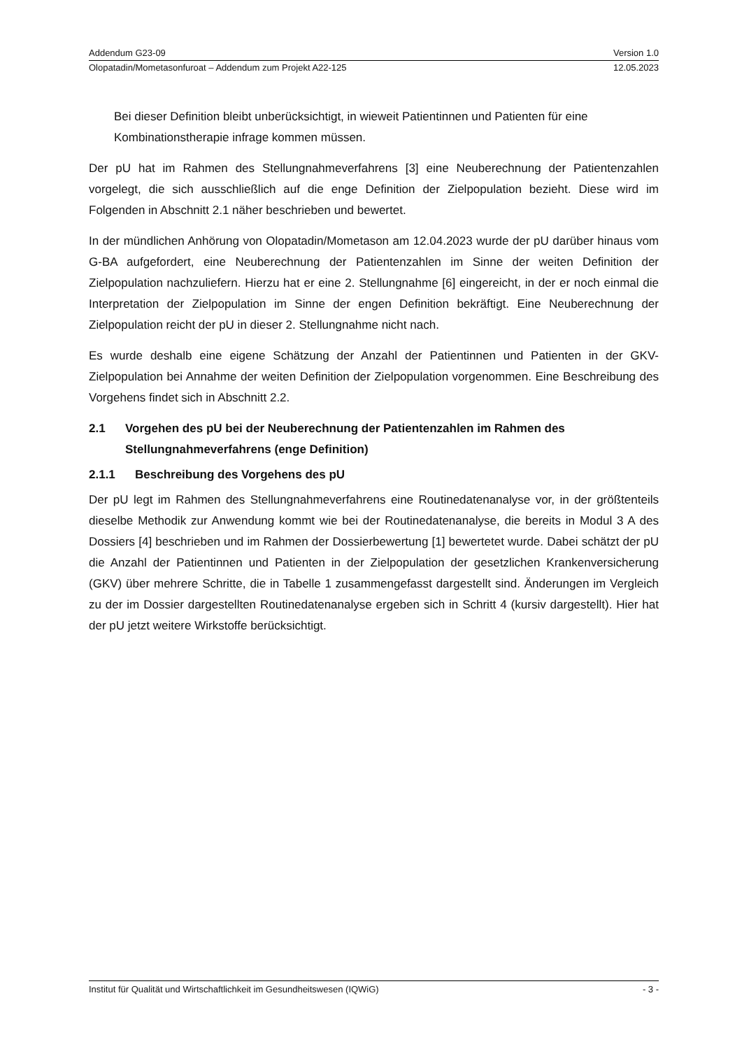Addendum G23-09 Version 1.0
Olopatadin/Mometasonfuroat – Addendum zum Projekt A22-125 12.05.2023
Bei dieser Definition bleibt unberücksichtigt, in wieweit Patientinnen und Patienten für eine Kombinationstherapie infrage kommen müssen.
Der pU hat im Rahmen des Stellungnahmeverfahrens [3] eine Neuberechnung der Patientenzahlen vorgelegt, die sich ausschließlich auf die enge Definition der Zielpopulation bezieht. Diese wird im Folgenden in Abschnitt 2.1 näher beschrieben und bewertet.
In der mündlichen Anhörung von Olopatadin/Mometason am 12.04.2023 wurde der pU darüber hinaus vom G-BA aufgefordert, eine Neuberechnung der Patientenzahlen im Sinne der weiten Definition der Zielpopulation nachzuliefern. Hierzu hat er eine 2. Stellungnahme [6] eingereicht, in der er noch einmal die Interpretation der Zielpopulation im Sinne der engen Definition bekräftigt. Eine Neuberechnung der Zielpopulation reicht der pU in dieser 2. Stellungnahme nicht nach.
Es wurde deshalb eine eigene Schätzung der Anzahl der Patientinnen und Patienten in der GKV-Zielpopulation bei Annahme der weiten Definition der Zielpopulation vorgenommen. Eine Beschreibung des Vorgehens findet sich in Abschnitt 2.2.
2.1 Vorgehen des pU bei der Neuberechnung der Patientenzahlen im Rahmen des Stellungnahmeverfahrens (enge Definition)
2.1.1 Beschreibung des Vorgehens des pU
Der pU legt im Rahmen des Stellungnahmeverfahrens eine Routinedatenanalyse vor, in der größtenteils dieselbe Methodik zur Anwendung kommt wie bei der Routinedatenanalyse, die bereits in Modul 3 A des Dossiers [4] beschrieben und im Rahmen der Dossierbewertung [1] bewertetet wurde. Dabei schätzt der pU die Anzahl der Patientinnen und Patienten in der Zielpopulation der gesetzlichen Krankenversicherung (GKV) über mehrere Schritte, die in Tabelle 1 zusammengefasst dargestellt sind. Änderungen im Vergleich zu der im Dossier dargestellten Routinedatenanalyse ergeben sich in Schritt 4 (kursiv dargestellt). Hier hat der pU jetzt weitere Wirkstoffe berücksichtigt.
Institut für Qualität und Wirtschaftlichkeit im Gesundheitswesen (IQWiG) - 3 -